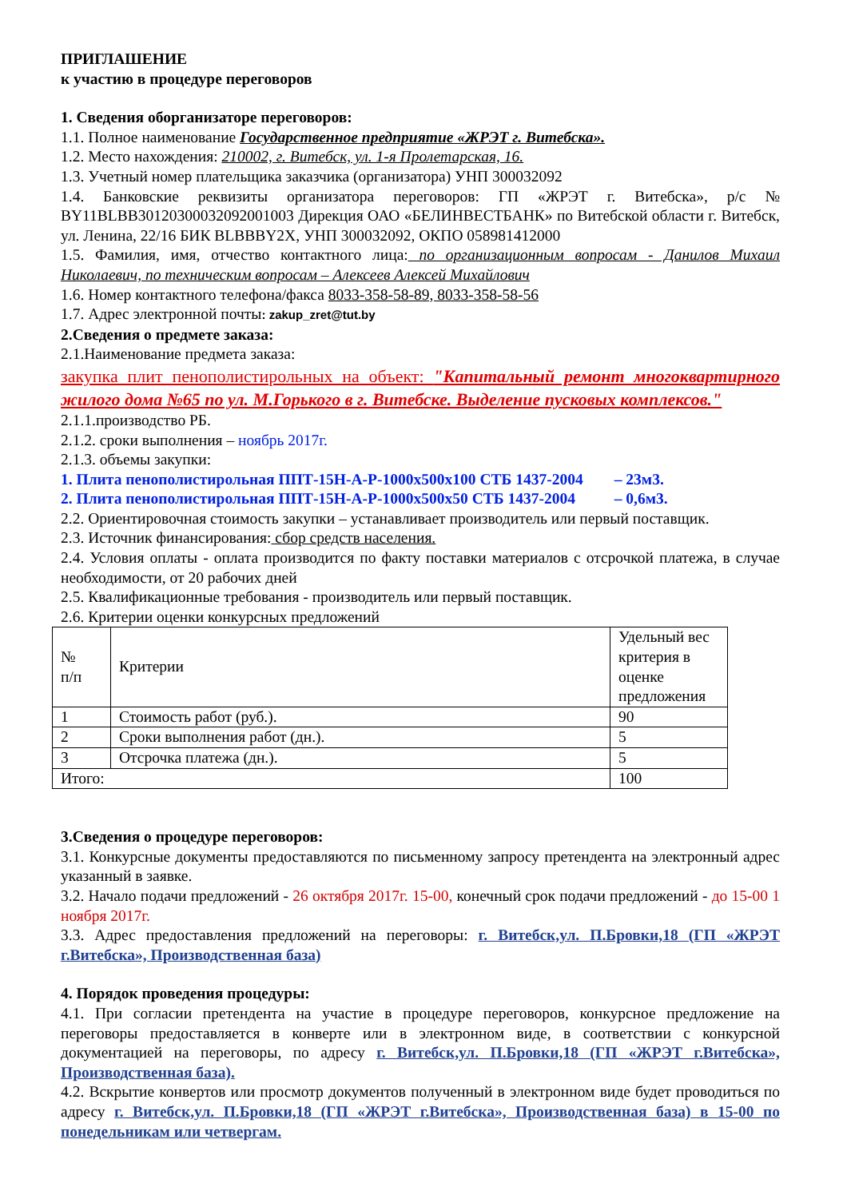ПРИГЛАШЕНИЕ
к участию в процедуре переговоров
1. Сведения оборганизаторе переговоров:
1.1. Полное наименование Государственное предприятие «ЖРЭТ г. Витебска».
1.2. Место нахождения: 210002, г. Витебск, ул. 1-я Пролетарская, 16.
1.3. Учетный номер плательщика заказчика (организатора) УНП 300032092
1.4. Банковские реквизиты организатора переговоров: ГП «ЖРЭТ г. Витебска», р/с № BY11BLBB30120300032092001003 Дирекция ОАО «БЕЛИНВЕСТБАНК» по Витебской области г. Витебск, ул. Ленина, 22/16 БИК BLBBBY2X, УНП 300032092, ОКПО 058981412000
1.5. Фамилия, имя, отчество контактного лица: по организационным вопросам - Данилов Михаил Николаевич, по техническим вопросам – Алексеев Алексей Михайлович
1.6. Номер контактного телефона/факса 8033-358-58-89, 8033-358-58-56
1.7. Адрес электронной почты: zakup_zret@tut.by
2.Сведения о предмете заказа:
2.1.Наименование предмета заказа:
закупка плит пенополистирольных на объект: "Капитальный ремонт многоквартирного жилого дома №65 по ул. М.Горького в г. Витебске. Выделение пусковых комплексов."
2.1.1.производство РБ.
2.1.2. сроки выполнения – ноябрь 2017г.
2.1.3. объемы закупки:
1. Плита пенополистирольная ППТ-15Н-А-Р-1000х500х100 СТБ 1437-2004 – 23м3.
2. Плита пенополистирольная ППТ-15Н-А-Р-1000х500х50 СТБ 1437-2004 – 0,6м3.
2.2. Ориентировочная стоимость закупки – устанавливает производитель или первый поставщик.
2.3. Источник финансирования: сбор средств населения.
2.4. Условия оплаты - оплата производится по факту поставки материалов с отсрочкой платежа, в случае необходимости, от 20 рабочих дней
2.5. Квалификационные требования - производитель или первый поставщик.
2.6. Критерии оценки конкурсных предложений
| № п/п | Критерии | Удельный вес критерия в оценке предложения |
| 1 | Стоимость работ (руб.). | 90 |
| 2 | Сроки выполнения работ (дн.). | 5 |
| 3 | Отсрочка платежа (дн.). | 5 |
| Итого: | | 100 |
3.Сведения о процедуре переговоров:
3.1. Конкурсные документы предоставляются по письменному запросу претендента на электронный адрес указанный в заявке.
3.2. Начало подачи предложений - 26 октября 2017г. 15-00, конечный срок подачи предложений - до 15-00 1 ноября 2017г.
3.3. Адрес предоставления предложений на переговоры: г. Витебск,ул. П.Бровки,18 (ГП «ЖРЭТ г.Витебска», Производственная база)
4. Порядок проведения процедуры:
4.1. При согласии претендента на участие в процедуре переговоров, конкурсное предложение на переговоры предоставляется в конверте или в электронном виде, в соответствии с конкурсной документацией на переговоры, по адресу г. Витебск,ул. П.Бровки,18 (ГП «ЖРЭТ г.Витебска», Производственная база).
4.2. Вскрытие конвертов или просмотр документов полученный в электронном виде будет проводиться по адресу г. Витебск,ул. П.Бровки,18 (ГП «ЖРЭТ г.Витебска», Производственная база) в 15-00 по понедельникам или четвергам.